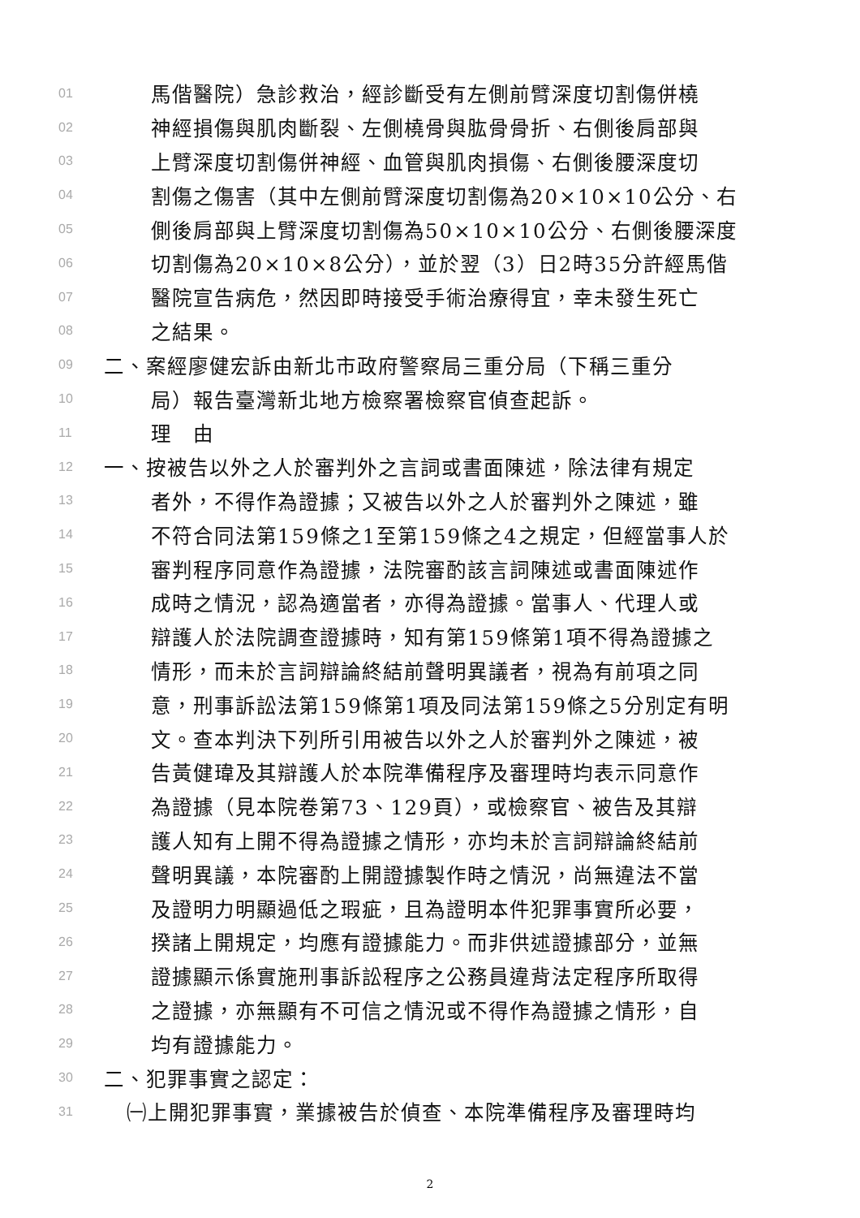01 馬偕醫院）急診救治，經診斷受有左側前臂深度切割傷併橈
02 神經損傷與肌肉斷裂、左側橈骨與肱骨骨折、右側後肩部與
03 上臂深度切割傷併神經、血管與肌肉損傷、右側後腰深度切
04 割傷之傷害（其中左側前臂深度切割傷為20×10×10公分、右
05 側後肩部與上臂深度切割傷為50×10×10公分、右側後腰深度
06 切割傷為20×10×8公分），並於翌（3）日2時35分許經馬偕
07 醫院宣告病危，然因即時接受手術治療得宜，幸未發生死亡
08 之結果。
09 二、案經廖健宏訴由新北市政府警察局三重分局（下稱三重分
10 局）報告臺灣新北地方檢察署檢察官偵查起訴。
11 理　由
12 一、按被告以外之人於審判外之言詞或書面陳述，除法律有規定
13 者外，不得作為證據；又被告以外之人於審判外之陳述，雖
14 不符合同法第159條之1至第159條之4之規定，但經當事人於
15 審判程序同意作為證據，法院審酌該言詞陳述或書面陳述作
16 成時之情況，認為適當者，亦得為證據。當事人、代理人或
17 辯護人於法院調查證據時，知有第159條第1項不得為證據之
18 情形，而未於言詞辯論終結前聲明異議者，視為有前項之同
19 意，刑事訴訟法第159條第1項及同法第159條之5分別定有明
20 文。查本判決下列所引用被告以外之人於審判外之陳述，被
21 告黃健瑋及其辯護人於本院準備程序及審理時均表示同意作
22 為證據（見本院卷第73、129頁），或檢察官、被告及其辯
23 護人知有上開不得為證據之情形，亦均未於言詞辯論終結前
24 聲明異議，本院審酌上開證據製作時之情況，尚無違法不當
25 及證明力明顯過低之瑕疵，且為證明本件犯罪事實所必要，
26 揆諸上開規定，均應有證據能力。而非供述證據部分，並無
27 證據顯示係實施刑事訴訟程序之公務員違背法定程序所取得
28 之證據，亦無顯有不可信之情況或不得作為證據之情形，自
29 均有證據能力。
30 二、犯罪事實之認定：
31 ㈠上開犯罪事實，業據被告於偵查、本院準備程序及審理時均
2